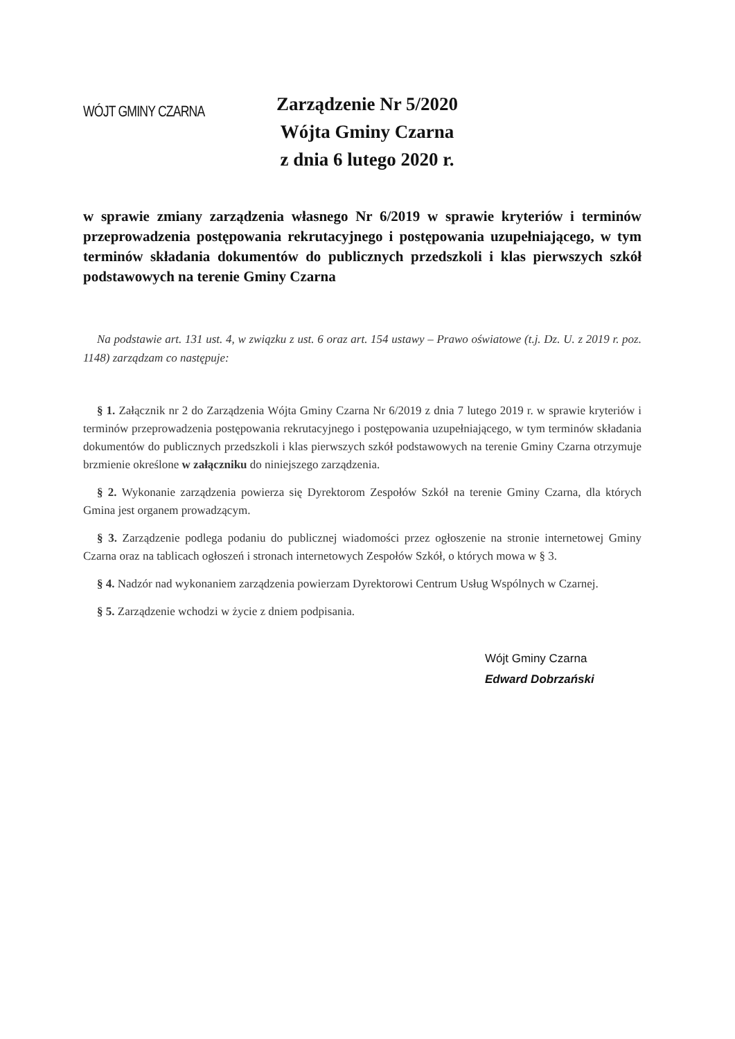WÓJT GMINY CZARNA
Zarządzenie Nr 5/2020
Wójta Gminy Czarna
z dnia 6 lutego 2020 r.
w sprawie zmiany zarządzenia własnego Nr 6/2019 w sprawie kryteriów i terminów przeprowadzenia postępowania rekrutacyjnego i postępowania uzupełniającego, w tym terminów składania dokumentów do publicznych przedszkoli i klas pierwszych szkół podstawowych na terenie Gminy Czarna
Na podstawie art. 131 ust. 4, w związku z ust. 6 oraz art. 154 ustawy – Prawo oświatowe (t.j. Dz. U. z 2019 r. poz. 1148) zarządzam co następuje:
§ 1. Załącznik nr 2 do Zarządzenia Wójta Gminy Czarna Nr 6/2019 z dnia 7 lutego 2019 r. w sprawie kryteriów i terminów przeprowadzenia postępowania rekrutacyjnego i postępowania uzupełniającego, w tym terminów składania dokumentów do publicznych przedszkoli i klas pierwszych szkół podstawowych na terenie Gminy Czarna otrzymuje brzmienie określone w załączniku do niniejszego zarządzenia.
§ 2. Wykonanie zarządzenia powierza się Dyrektorom Zespołów Szkół na terenie Gminy Czarna, dla których Gmina jest organem prowadzącym.
§ 3. Zarządzenie podlega podaniu do publicznej wiadomości przez ogłoszenie na stronie internetowej Gminy Czarna oraz na tablicach ogłoszeń i stronach internetowych Zespołów Szkół, o których mowa w § 3.
§ 4. Nadzór nad wykonaniem zarządzenia powierzam Dyrektorowi Centrum Usług Wspólnych w Czarnej.
§ 5. Zarządzenie wchodzi w życie z dniem podpisania.
Wójt Gminy Czarna
Edward Dobrzański